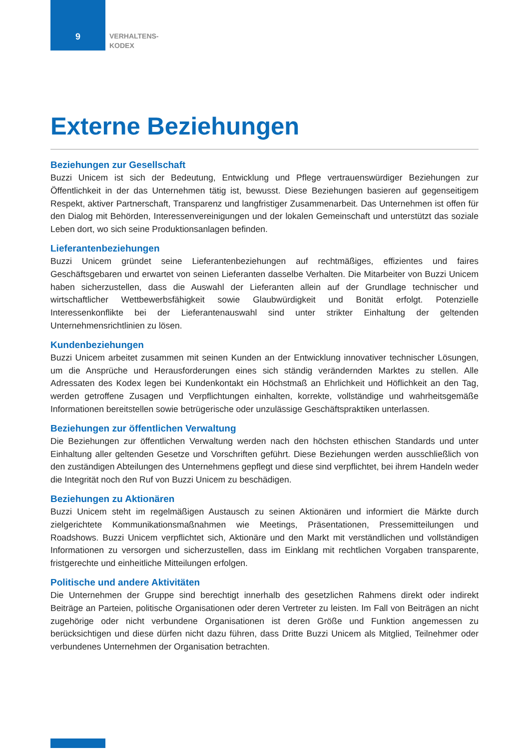9
VERHALTENS-
KODEX
Externe Beziehungen
Beziehungen zur Gesellschaft
Buzzi Unicem ist sich der Bedeutung, Entwicklung und Pflege vertrauenswürdiger Beziehungen zur Öffentlichkeit in der das Unternehmen tätig ist, bewusst. Diese Beziehungen basieren auf gegenseitigem Respekt, aktiver Partnerschaft, Transparenz und langfristiger Zusammenarbeit. Das Unternehmen ist offen für den Dialog mit Behörden, Interessenvereinigungen und der lokalen Gemeinschaft und unterstützt das soziale Leben dort, wo sich seine Produktionsanlagen befinden.
Lieferantenbeziehungen
Buzzi Unicem gründet seine Lieferantenbeziehungen auf rechtmäßiges, effizientes und faires Geschäftsgebaren und erwartet von seinen Lieferanten dasselbe Verhalten. Die Mitarbeiter von Buzzi Unicem haben sicherzustellen, dass die Auswahl der Lieferanten allein auf der Grundlage technischer und wirtschaftlicher Wettbewerbsfähigkeit sowie Glaubwürdigkeit und Bonität erfolgt. Potenzielle Interessenkonflikte bei der Lieferantenauswahl sind unter strikter Einhaltung der geltenden Unternehmensrichtlinien zu lösen.
Kundenbeziehungen
Buzzi Unicem arbeitet zusammen mit seinen Kunden an der Entwicklung innovativer technischer Lösungen, um die Ansprüche und Herausforderungen eines sich ständig verändernden Marktes zu stellen. Alle Adressaten des Kodex legen bei Kundenkontakt ein Höchstmaß an Ehrlichkeit und Höflichkeit an den Tag, werden getroffene Zusagen und Verpflichtungen einhalten, korrekte, vollständige und wahrheitsgemäße Informationen bereitstellen sowie betrügerische oder unzulässige Geschäftspraktiken unterlassen.
Beziehungen zur öffentlichen Verwaltung
Die Beziehungen zur öffentlichen Verwaltung werden nach den höchsten ethischen Standards und unter Einhaltung aller geltenden Gesetze und Vorschriften geführt. Diese Beziehungen werden ausschließlich von den zuständigen Abteilungen des Unternehmens gepflegt und diese sind verpflichtet, bei ihrem Handeln weder die Integrität noch den Ruf von Buzzi Unicem zu beschädigen.
Beziehungen zu Aktionären
Buzzi Unicem steht im regelmäßigen Austausch zu seinen Aktionären und informiert die Märkte durch zielgerichtete Kommunikationsmaßnahmen wie Meetings, Präsentationen, Pressemitteilungen und Roadshows. Buzzi Unicem verpflichtet sich, Aktionäre und den Markt mit verständlichen und vollständigen Informationen zu versorgen und sicherzustellen, dass im Einklang mit rechtlichen Vorgaben transparente, fristgerechte und einheitliche Mitteilungen erfolgen.
Politische und andere Aktivitäten
Die Unternehmen der Gruppe sind berechtigt innerhalb des gesetzlichen Rahmens direkt oder indirekt Beiträge an Parteien, politische Organisationen oder deren Vertreter zu leisten. Im Fall von Beiträgen an nicht zugehörige oder nicht verbundene Organisationen ist deren Größe und Funktion angemessen zu berücksichtigen und diese dürfen nicht dazu führen, dass Dritte Buzzi Unicem als Mitglied, Teilnehmer oder verbundenes Unternehmen der Organisation betrachten.